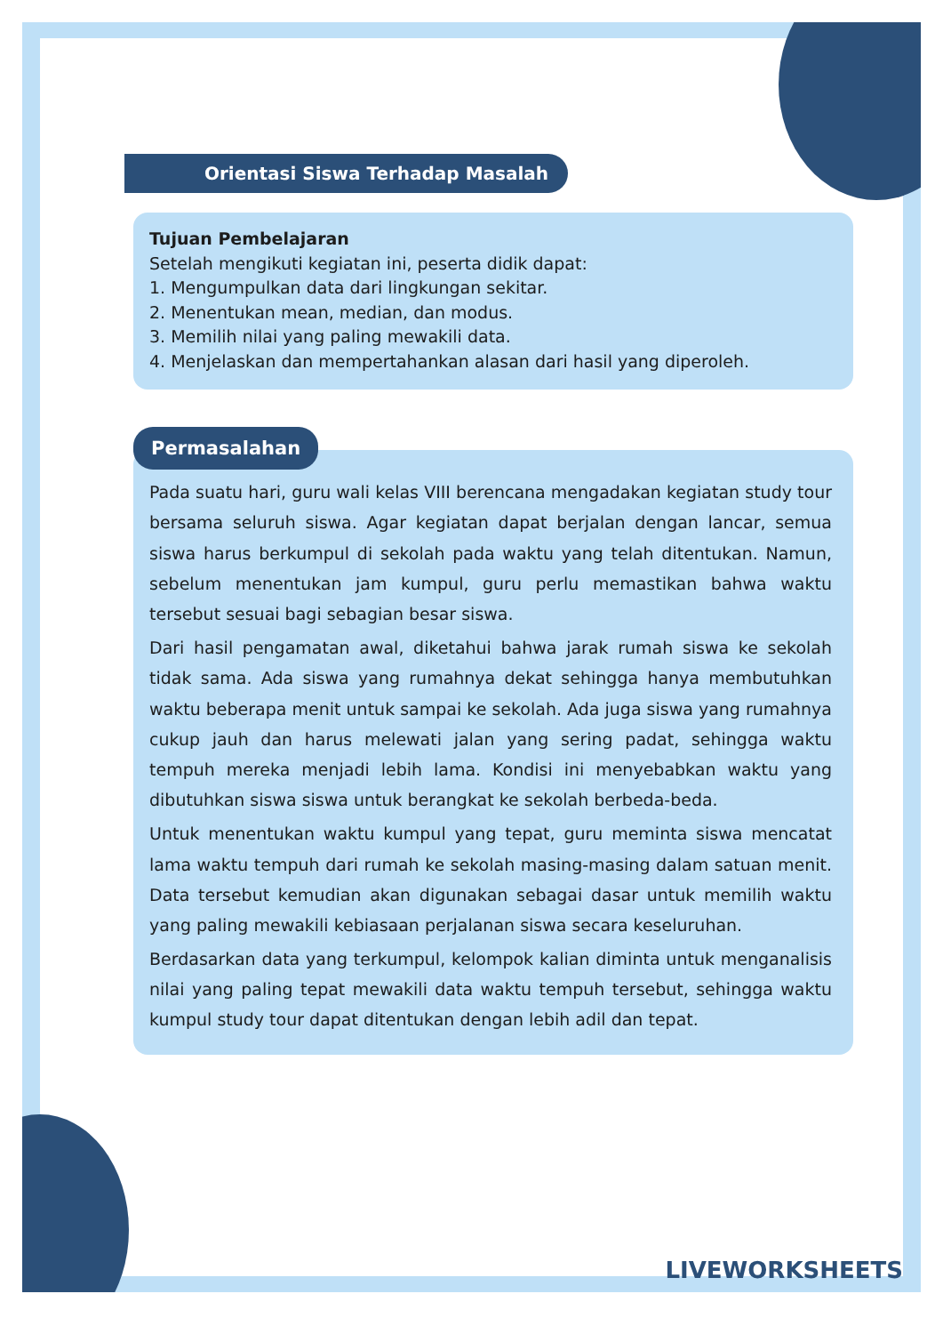Orientasi Siswa Terhadap Masalah
Tujuan Pembelajaran
Setelah mengikuti kegiatan ini, peserta didik dapat:
1. Mengumpulkan data dari lingkungan sekitar.
2. Menentukan mean, median, dan modus.
3. Memilih nilai yang paling mewakili data.
4. Menjelaskan dan mempertahankan alasan dari hasil yang diperoleh.
Permasalahan
Pada suatu hari, guru wali kelas VIII berencana mengadakan kegiatan study tour bersama seluruh siswa. Agar kegiatan dapat berjalan dengan lancar, semua siswa harus berkumpul di sekolah pada waktu yang telah ditentukan. Namun, sebelum menentukan jam kumpul, guru perlu memastikan bahwa waktu tersebut sesuai bagi sebagian besar siswa.
Dari hasil pengamatan awal, diketahui bahwa jarak rumah siswa ke sekolah tidak sama. Ada siswa yang rumahnya dekat sehingga hanya membutuhkan waktu beberapa menit untuk sampai ke sekolah. Ada juga siswa yang rumahnya cukup jauh dan harus melewati jalan yang sering padat, sehingga waktu tempuh mereka menjadi lebih lama. Kondisi ini menyebabkan waktu yang dibutuhkan siswa siswa untuk berangkat ke sekolah berbeda-beda.
Untuk menentukan waktu kumpul yang tepat, guru meminta siswa mencatat lama waktu tempuh dari rumah ke sekolah masing-masing dalam satuan menit. Data tersebut kemudian akan digunakan sebagai dasar untuk memilih waktu yang paling mewakili kebiasaan perjalanan siswa secara keseluruhan.
Berdasarkan data yang terkumpul, kelompok kalian diminta untuk menganalisis nilai yang paling tepat mewakili data waktu tempuh tersebut, sehingga waktu kumpul study tour dapat ditentukan dengan lebih adil dan tepat.
LIVEWORKSHEETS